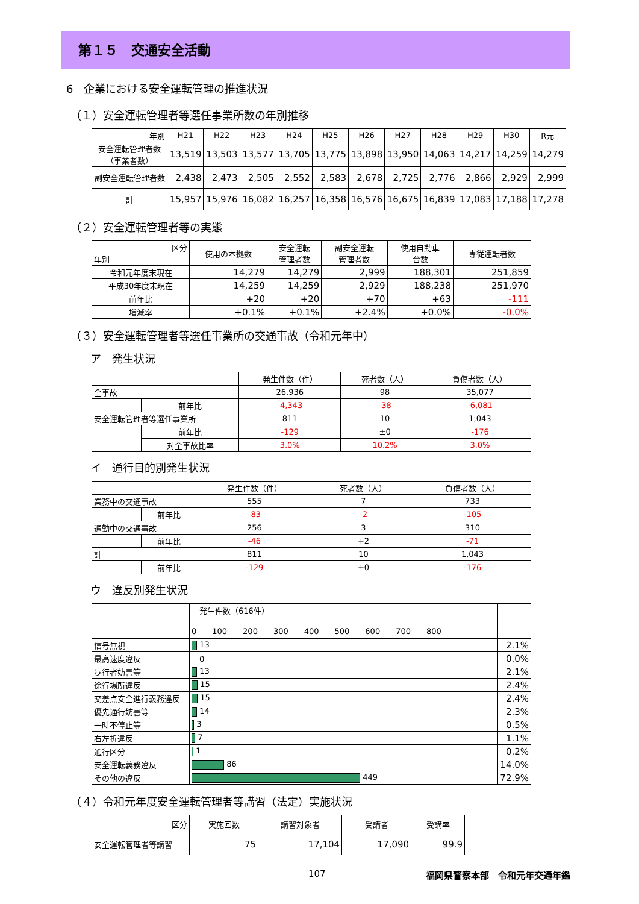第１５　交通安全活動
6　企業における安全運転管理の推進状況
（１）安全運転管理者等選任事業所数の年別推移
| 年別 | H21 | H22 | H23 | H24 | H25 | H26 | H27 | H28 | H29 | H30 | R元 |
| --- | --- | --- | --- | --- | --- | --- | --- | --- | --- | --- | --- |
| 安全運転管理者数 （事業者数） | 13,519 | 13,503 | 13,577 | 13,705 | 13,775 | 13,898 | 13,950 | 14,063 | 14,217 | 14,259 | 14,279 |
| 副安全運転管理者数 | 2,438 | 2,473 | 2,505 | 2,552 | 2,583 | 2,678 | 2,725 | 2,776 | 2,866 | 2,929 | 2,999 |
| 計 | 15,957 | 15,976 | 16,082 | 16,257 | 16,358 | 16,576 | 16,675 | 16,839 | 17,083 | 17,188 | 17,278 |
（２）安全運転管理者等の実態
| 区分 年別 | 使用の本拠数 | 安全運転 管理者数 | 副安全運転 管理者数 | 使用自動車 台数 | 専従運転者数 |
| --- | --- | --- | --- | --- | --- |
| 令和元年度末現在 | 14,279 | 14,279 | 2,999 | 188,301 | 251,859 |
| 平成30年度末現在 | 14,259 | 14,259 | 2,929 | 188,238 | 251,970 |
| 前年比 | +20 | +20 | +70 | +63 | -111 |
| 増減率 | +0.1% | +0.1% | +2.4% | +0.0% | -0.0% |
（３）安全運転管理者等選任事業所の交通事故（令和元年中）
ア　発生状況
| | | 発生件数（件） | 死者数（人） | 負傷者数（人） |
| --- | --- | --- | --- | --- |
| 全事故 | | 26,936 | 98 | 35,077 |
| | 前年比 | -4,343 | -38 | -6,081 |
| 安全運転管理者等選任事業所 | | 811 | 10 | 1,043 |
| | 前年比 | -129 | ±0 | -176 |
| | 対全事故比率 | 3.0% | 10.2% | 3.0% |
イ　通行目的別発生状況
| | | 発生件数（件） | 死者数（人） | 負傷者数（人） |
| --- | --- | --- | --- | --- |
| 業務中の交通事故 | | 555 | 7 | 733 |
| | 前年比 | -83 | -2 | -105 |
| 通勤中の交通事故 | | 256 | 3 | 310 |
| | 前年比 | -46 | +2 | -71 |
| 計 | | 811 | 10 | 1,043 |
| | 前年比 | -129 | ±0 | -176 |
ウ　違反別発生状況
| | 発生件数（616件） 0 100 200 300 400 500 600 700 800 | |
| 信号無視 | 13 | 2.1% |
| 最高速度違反 | 0 | 0.0% |
| 歩行者妨害等 | 13 | 2.1% |
| 徐行場所違反 | 15 | 2.4% |
| 交差点安全進行義務違反 | 15 | 2.4% |
| 優先通行妨害等 | 14 | 2.3% |
| 一時不停止等 | 3 | 0.5% |
| 右左折違反 | 7 | 1.1% |
| 通行区分 | 1 | 0.2% |
| 安全運転義務違反 | 86 | 14.0% |
| その他の違反 | 449 | 72.9% |
（４）令和元年度安全運転管理者等講習（法定）実施状況
| 区分 | 実施回数 | 講習対象者 | 受講者 | 受講率 |
| --- | --- | --- | --- | --- |
| 安全運転管理者等講習 | 75 | 17,104 | 17,090 | 99.9 |
107 福岡県警察本部　令和元年交通年鑑